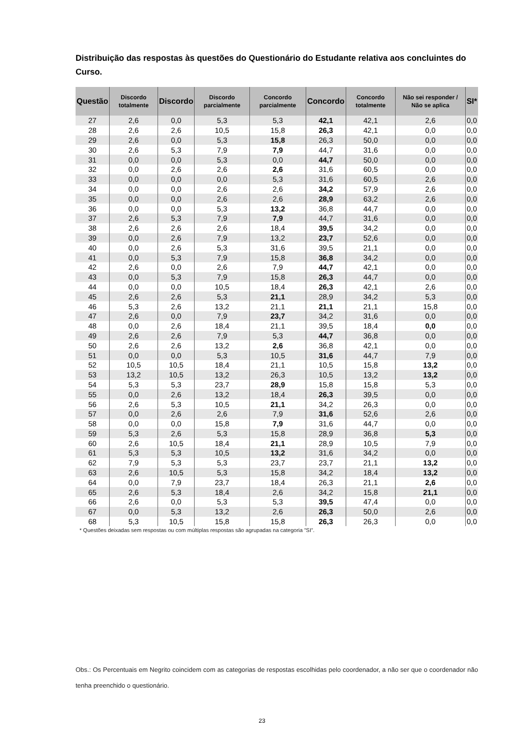Distribuição das respostas às questões do Questionário do Estudante relativa aos concluintes do Curso.
| Questão | Discordo totalmente | Discordo | Discordo parcialmente | Concordo parcialmente | Concordo | Concordo totalmente | Não sei responder / Não se aplica | SI* |
| --- | --- | --- | --- | --- | --- | --- | --- | --- |
| 27 | 2,6 | 0,0 | 5,3 | 5,3 | 42,1 | 42,1 | 2,6 | 0,0 |
| 28 | 2,6 | 2,6 | 10,5 | 15,8 | 26,3 | 42,1 | 0,0 | 0,0 |
| 29 | 2,6 | 0,0 | 5,3 | 15,8 | 26,3 | 50,0 | 0,0 | 0,0 |
| 30 | 2,6 | 5,3 | 7,9 | 7,9 | 44,7 | 31,6 | 0,0 | 0,0 |
| 31 | 0,0 | 0,0 | 5,3 | 0,0 | 44,7 | 50,0 | 0,0 | 0,0 |
| 32 | 0,0 | 2,6 | 2,6 | 2,6 | 31,6 | 60,5 | 0,0 | 0,0 |
| 33 | 0,0 | 0,0 | 0,0 | 5,3 | 31,6 | 60,5 | 2,6 | 0,0 |
| 34 | 0,0 | 0,0 | 2,6 | 2,6 | 34,2 | 57,9 | 2,6 | 0,0 |
| 35 | 0,0 | 0,0 | 2,6 | 2,6 | 28,9 | 63,2 | 2,6 | 0,0 |
| 36 | 0,0 | 0,0 | 5,3 | 13,2 | 36,8 | 44,7 | 0,0 | 0,0 |
| 37 | 2,6 | 5,3 | 7,9 | 7,9 | 44,7 | 31,6 | 0,0 | 0,0 |
| 38 | 2,6 | 2,6 | 2,6 | 18,4 | 39,5 | 34,2 | 0,0 | 0,0 |
| 39 | 0,0 | 2,6 | 7,9 | 13,2 | 23,7 | 52,6 | 0,0 | 0,0 |
| 40 | 0,0 | 2,6 | 5,3 | 31,6 | 39,5 | 21,1 | 0,0 | 0,0 |
| 41 | 0,0 | 5,3 | 7,9 | 15,8 | 36,8 | 34,2 | 0,0 | 0,0 |
| 42 | 2,6 | 0,0 | 2,6 | 7,9 | 44,7 | 42,1 | 0,0 | 0,0 |
| 43 | 0,0 | 5,3 | 7,9 | 15,8 | 26,3 | 44,7 | 0,0 | 0,0 |
| 44 | 0,0 | 0,0 | 10,5 | 18,4 | 26,3 | 42,1 | 2,6 | 0,0 |
| 45 | 2,6 | 2,6 | 5,3 | 21,1 | 28,9 | 34,2 | 5,3 | 0,0 |
| 46 | 5,3 | 2,6 | 13,2 | 21,1 | 21,1 | 21,1 | 15,8 | 0,0 |
| 47 | 2,6 | 0,0 | 7,9 | 23,7 | 34,2 | 31,6 | 0,0 | 0,0 |
| 48 | 0,0 | 2,6 | 18,4 | 21,1 | 39,5 | 18,4 | 0,0 | 0,0 |
| 49 | 2,6 | 2,6 | 7,9 | 5,3 | 44,7 | 36,8 | 0,0 | 0,0 |
| 50 | 2,6 | 2,6 | 13,2 | 2,6 | 36,8 | 42,1 | 0,0 | 0,0 |
| 51 | 0,0 | 0,0 | 5,3 | 10,5 | 31,6 | 44,7 | 7,9 | 0,0 |
| 52 | 10,5 | 10,5 | 18,4 | 21,1 | 10,5 | 15,8 | 13,2 | 0,0 |
| 53 | 13,2 | 10,5 | 13,2 | 26,3 | 10,5 | 13,2 | 13,2 | 0,0 |
| 54 | 5,3 | 5,3 | 23,7 | 28,9 | 15,8 | 15,8 | 5,3 | 0,0 |
| 55 | 0,0 | 2,6 | 13,2 | 18,4 | 26,3 | 39,5 | 0,0 | 0,0 |
| 56 | 2,6 | 5,3 | 10,5 | 21,1 | 34,2 | 26,3 | 0,0 | 0,0 |
| 57 | 0,0 | 2,6 | 2,6 | 7,9 | 31,6 | 52,6 | 2,6 | 0,0 |
| 58 | 0,0 | 0,0 | 15,8 | 7,9 | 31,6 | 44,7 | 0,0 | 0,0 |
| 59 | 5,3 | 2,6 | 5,3 | 15,8 | 28,9 | 36,8 | 5,3 | 0,0 |
| 60 | 2,6 | 10,5 | 18,4 | 21,1 | 28,9 | 10,5 | 7,9 | 0,0 |
| 61 | 5,3 | 5,3 | 10,5 | 13,2 | 31,6 | 34,2 | 0,0 | 0,0 |
| 62 | 7,9 | 5,3 | 5,3 | 23,7 | 23,7 | 21,1 | 13,2 | 0,0 |
| 63 | 2,6 | 10,5 | 5,3 | 15,8 | 34,2 | 18,4 | 13,2 | 0,0 |
| 64 | 0,0 | 7,9 | 23,7 | 18,4 | 26,3 | 21,1 | 2,6 | 0,0 |
| 65 | 2,6 | 5,3 | 18,4 | 2,6 | 34,2 | 15,8 | 21,1 | 0,0 |
| 66 | 2,6 | 0,0 | 5,3 | 5,3 | 39,5 | 47,4 | 0,0 | 0,0 |
| 67 | 0,0 | 5,3 | 13,2 | 2,6 | 26,3 | 50,0 | 2,6 | 0,0 |
| 68 | 5,3 | 10,5 | 15,8 | 15,8 | 26,3 | 26,3 | 0,0 | 0,0 |
* Questões deixadas sem respostas ou com múltiplas respostas são agrupadas na categoria ”SI”.
Obs.: Os Percentuais em Negrito coincidem com as categorias de respostas escolhidas pelo coordenador, a não ser que o coordenador não tenha preenchido o questionário.
23